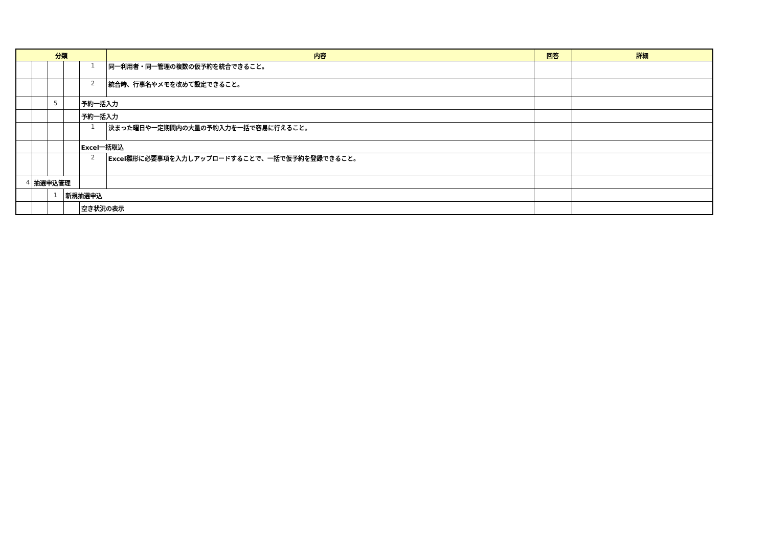| 分類 | | | | | 内容 | 回答 | 詳細 |
| --- | --- | --- | --- | --- | --- | --- | --- |
| | | | | 1 | 同一利用者・同一管理の複数の仮予約を統合できること。 | | |
| | | | | 2 | 統合時、行事名やメモを改めて設定できること。 | | |
| | | 5 | | 予約一括入力 | | | |
| | | | | 予約一括入力 | | | |
| | | | | 1 | 決まった曜日や一定期間内の大量の予約入力を一括で容易に行えること。 | | |
| | | | | Excel一括取込 | | | |
| | | | | 2 | Excel雛形に必要事項を入力しアップロードすることで、一括で仮予約を登録できること。 | | |
| 4 | 抽選申込管理 | | | | | | |
| | | 1 | 新規抽選申込 | | | | |
| | | | | 空き状況の表示 | | | |